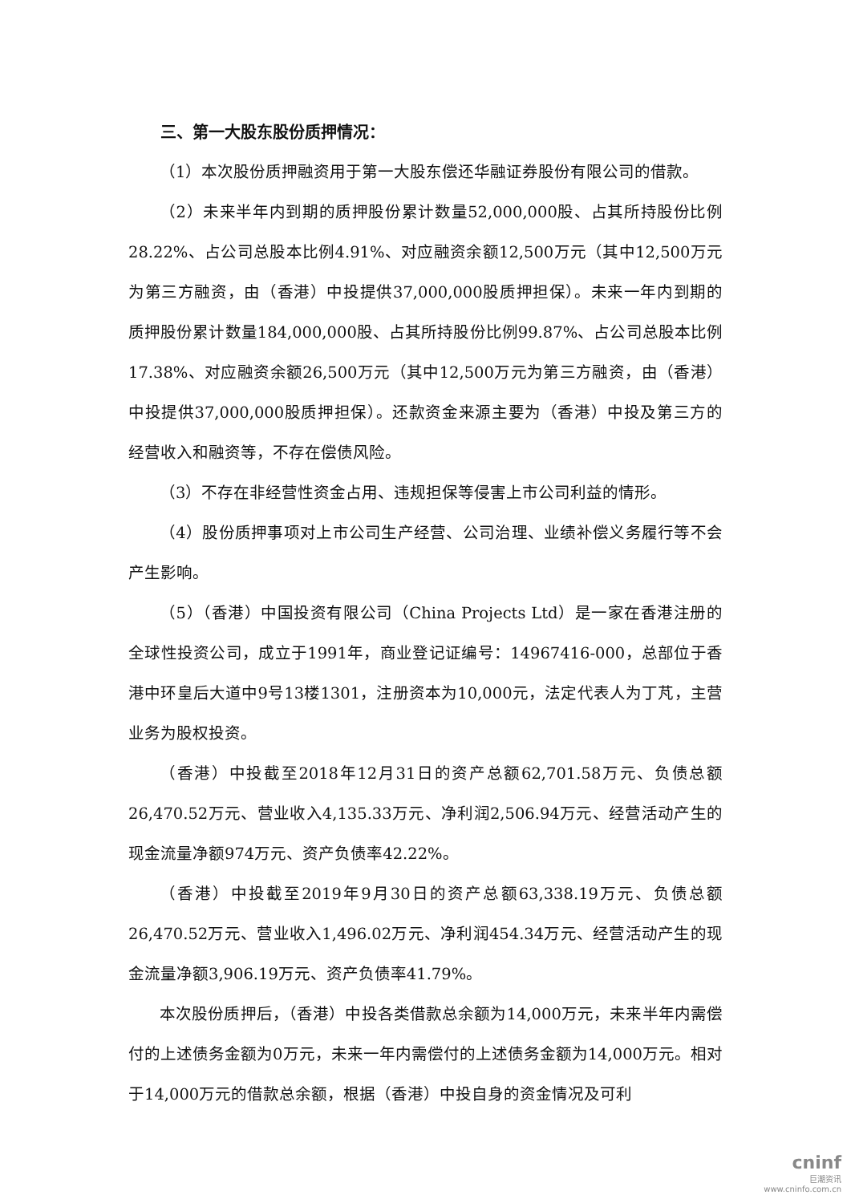三、第一大股东股份质押情况：
（1）本次股份质押融资用于第一大股东偿还华融证券股份有限公司的借款。
（2）未来半年内到期的质押股份累计数量52,000,000股、占其所持股份比例28.22%、占公司总股本比例4.91%、对应融资余额12,500万元（其中12,500万元为第三方融资，由（香港）中投提供37,000,000股质押担保）。未来一年内到期的质押股份累计数量184,000,000股、占其所持股份比例99.87%、占公司总股本比例17.38%、对应融资余额26,500万元（其中12,500万元为第三方融资，由（香港）中投提供37,000,000股质押担保）。还款资金来源主要为（香港）中投及第三方的经营收入和融资等，不存在偿债风险。
（3）不存在非经营性资金占用、违规担保等侵害上市公司利益的情形。
（4）股份质押事项对上市公司生产经营、公司治理、业绩补偿义务履行等不会产生影响。
（5）（香港）中国投资有限公司（China Projects Ltd）是一家在香港注册的全球性投资公司，成立于1991年，商业登记证编号：14967416-000，总部位于香港中环皇后大道中9号13楼1301，注册资本为10,000元，法定代表人为丁芃，主营业务为股权投资。
（香港）中投截至2018年12月31日的资产总额62,701.58万元、负债总额26,470.52万元、营业收入4,135.33万元、净利润2,506.94万元、经营活动产生的现金流量净额974万元、资产负债率42.22%。
（香港）中投截至2019年9月30日的资产总额63,338.19万元、负债总额26,470.52万元、营业收入1,496.02万元、净利润454.34万元、经营活动产生的现金流量净额3,906.19万元、资产负债率41.79%。
本次股份质押后，（香港）中投各类借款总余额为14,000万元，未来半年内需偿付的上述债务金额为0万元，未来一年内需偿付的上述债务金额为14,000万元。相对于14,000万元的借款总余额，根据（香港）中投自身的资金情况及可利
cninf
巨潮资讯
www.cninfo.com.cn